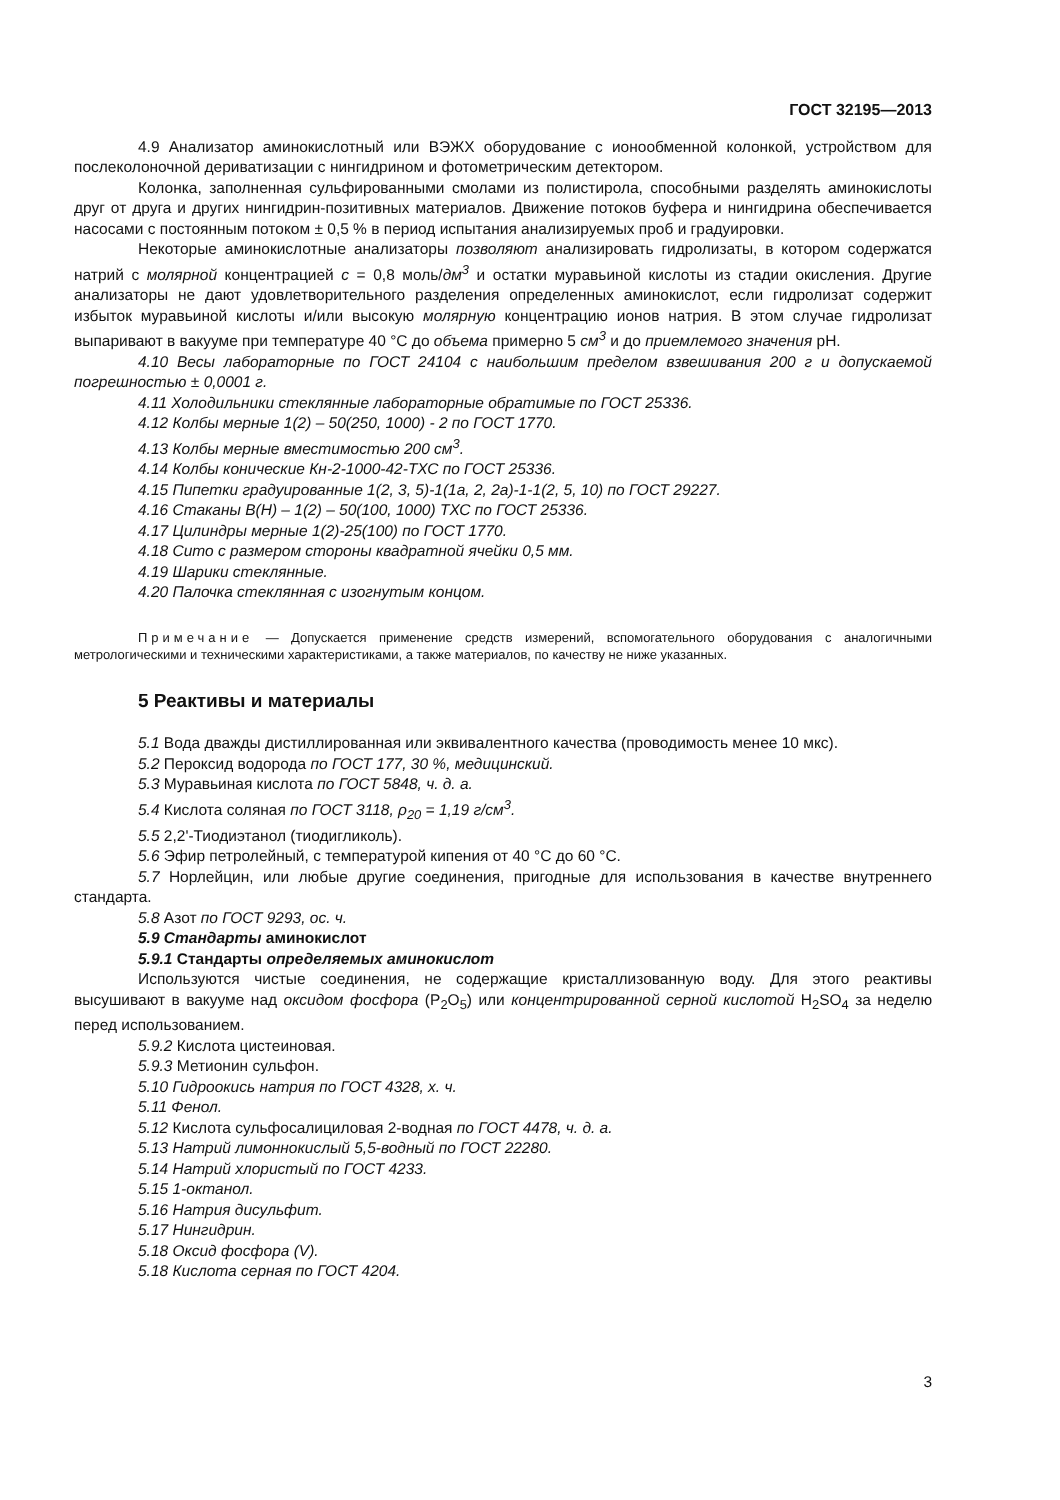ГОСТ 32195—2013
4.9 Анализатор аминокислотный или ВЭЖХ оборудование с ионообменной колонкой, устройством для послеколоночной дериватизации с нингидрином и фотометрическим детектором.
Колонка, заполненная сульфированными смолами из полистирола, способными разделять аминокислоты друг от друга и других нингидрин-позитивных материалов. Движение потоков буфера и нингидрина обеспечивается насосами с постоянным потоком ± 0,5 % в период испытания анализируемых проб и градуировки.
Некоторые аминокислотные анализаторы позволяют анализировать гидролизаты, в котором содержатся натрий с молярной концентрацией c = 0,8 моль/дм<sup>3</sup> и остатки муравьиной кислоты из стадии окисления. Другие анализаторы не дают удовлетворительного разделения определенных аминокислот, если гидролизат содержит избыток муравьиной кислоты и/или высокую молярную концентрацию ионов натрия. В этом случае гидролизат выпаривают в вакууме при температуре 40 °С до объема примерно 5 см<sup>3</sup> и до приемлемого значения pH.
4.10 Весы лабораторные по ГОСТ 24104 с наибольшим пределом взвешивания 200 г и допускаемой погрешностью ± 0,0001 г.
4.11 Холодильники стеклянные лабораторные обратимые по ГОСТ 25336.
4.12 Колбы мерные 1(2) – 50(250, 1000) - 2 по ГОСТ 1770.
4.13 Колбы мерные вместимостью 200 см<sup>3</sup>.
4.14 Колбы конические Кн-2-1000-42-ТХС по ГОСТ 25336.
4.15 Пипетки градуированные 1(2, 3, 5)-1(1а, 2, 2а)-1-1(2, 5, 10) по ГОСТ 29227.
4.16 Стаканы В(Н) – 1(2) – 50(100, 1000) ТХС по ГОСТ 25336.
4.17 Цилиндры мерные 1(2)-25(100) по ГОСТ 1770.
4.18 Сито с размером стороны квадратной ячейки 0,5 мм.
4.19 Шарики стеклянные.
4.20 Палочка стеклянная с изогнутым концом.
Примечание — Допускается применение средств измерений, вспомогательного оборудования с аналогичными метрологическими и техническими характеристиками, а также материалов, по качеству не ниже указанных.
5 Реактивы и материалы
5.1 Вода дважды дистиллированная или эквивалентного качества (проводимость менее 10 мкс).
5.2 Пероксид водорода по ГОСТ 177, 30 %, медицинский.
5.3 Муравьиная кислота по ГОСТ 5848, ч. д. а.
5.4 Кислота соляная по ГОСТ 3118, ρ<sub>20</sub> = 1,19 г/см<sup>3</sup>.
5.5 2,2'-Тиодиэтанол (тиодигликоль).
5.6 Эфир петролейный, с температурой кипения от 40 °С до 60 °С.
5.7 Норлейцин, или любые другие соединения, пригодные для использования в качестве внутреннего стандарта.
5.8 Азот по ГОСТ 9293, ос. ч.
5.9 Стандарты аминокислот
5.9.1 Стандарты определяемых аминокислот
Используются чистые соединения, не содержащие кристаллизованную воду. Для этого реактивы высушивают в вакууме над оксидом фосфора (P<sub>2</sub>O<sub>5</sub>) или концентрированной серной кислотой H<sub>2</sub>SO<sub>4</sub> за неделю перед использованием.
5.9.2 Кислота цистеиновая.
5.9.3 Метионин сульфон.
5.10 Гидроокись натрия по ГОСТ 4328, х. ч.
5.11 Фенол.
5.12 Кислота сульфосалициловая 2-водная по ГОСТ 4478, ч. д. а.
5.13 Натрий лимоннокислый 5,5-водный по ГОСТ 22280.
5.14 Натрий хлористый по ГОСТ 4233.
5.15 1-октанол.
5.16 Натрия дисульфит.
5.17 Нингидрин.
5.18 Оксид фосфора (V).
5.18 Кислота серная по ГОСТ 4204.
3